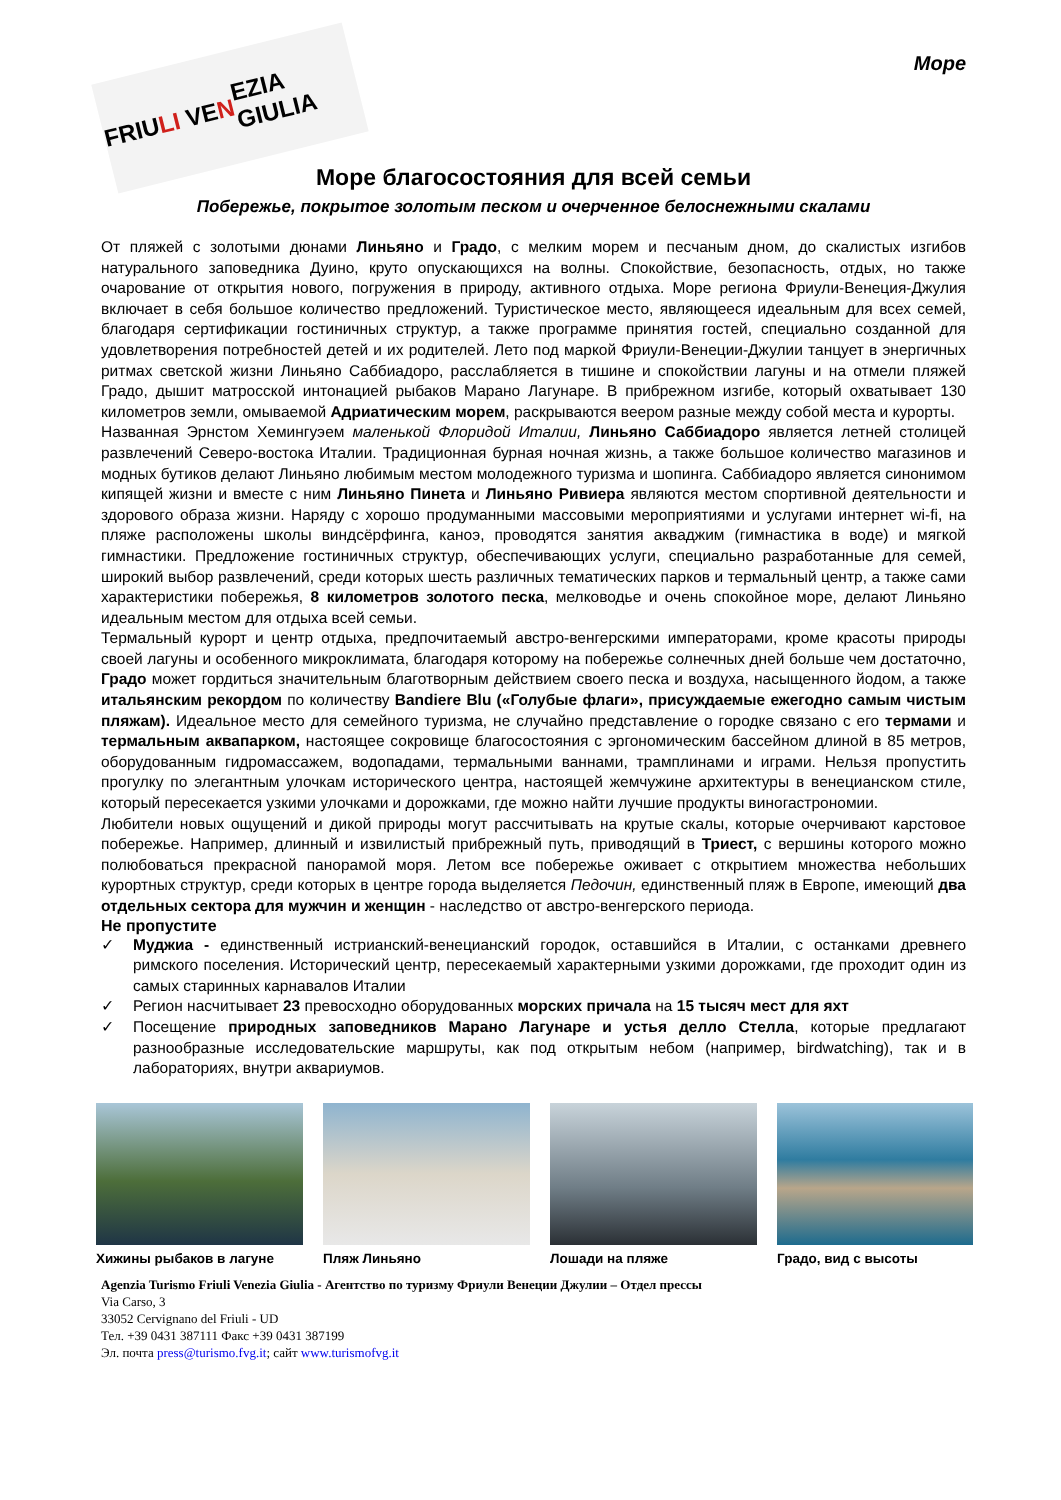FRIU LI VE N EZIA GIULIA
Море
Море благосостояния для всей семьи
Побережье, покрытое золотым песком и очерченное белоснежными скалами
От пляжей с золотыми дюнами Линьяно и Градо, с мелким морем и песчаным дном, до скалистых изгибов натурального заповедника Дуино, круто опускающихся на волны. Спокойствие, безопасность, отдых, но также очарование от открытия нового, погружения в природу, активного отдыха. Море региона Фриули-Венеция-Джулия включает в себя большое количество предложений. Туристическое место, являющееся идеальным для всех семей, благодаря сертификации гостиничных структур, а также программе принятия гостей, специально созданной для удовлетворения потребностей детей и их родителей. Лето под маркой Фриули-Венеции-Джулии танцует в энергичных ритмах светской жизни Линьяно Саббиадоро, расслабляется в тишине и спокойствии лагуны и на отмели пляжей Градо, дышит матросской интонацией рыбаков Марано Лагунаре. В прибрежном изгибе, который охватывает 130 километров земли, омываемой Адриатическим морем, раскрываются веером разные между собой места и курорты.
Названная Эрнстом Хемингуэем маленькой Флоридой Италии, Линьяно Саббиадоро является летней столицей развлечений Северо-востока Италии. Традиционная бурная ночная жизнь, а также большое количество магазинов и модных бутиков делают Линьяно любимым местом молодежного туризма и шопинга. Саббиадоро является синонимом кипящей жизни и вместе с ним Линьяно Пинета и Линьяно Ривиера являются местом спортивной деятельности и здорового образа жизни. Наряду с хорошо продуманными массовыми мероприятиями и услугами интернет wi-fi, на пляже расположены школы виндсёрфинга, каноэ, проводятся занятия акваджим (гимнастика в воде) и мягкой гимнастики. Предложение гостиничных структур, обеспечивающих услуги, специально разработанные для семей, широкий выбор развлечений, среди которых шесть различных тематических парков и термальный центр, а также сами характеристики побережья, 8 километров золотого песка, мелководье и очень спокойное море, делают Линьяно идеальным местом для отдыха всей семьи.
Термальный курорт и центр отдыха, предпочитаемый австро-венгерскими императорами, кроме красоты природы своей лагуны и особенного микроклимата, благодаря которому на побережье солнечных дней больше чем достаточно, Градо может гордиться значительным благотворным действием своего песка и воздуха, насыщенного йодом, а также итальянским рекордом по количеству Bandiere Blu («Голубые флаги», присуждаемые ежегодно самым чистым пляжам). Идеальное место для семейного туризма, не случайно представление о городке связано с его термами и термальным аквапарком, настоящее сокровище благосостояния с эргономическим бассейном длиной в 85 метров, оборудованным гидромассажем, водопадами, термальными ваннами, трамплинами и играми. Нельзя пропустить прогулку по элегантным улочкам исторического центра, настоящей жемчужине архитектуры в венецианском стиле, который пересекается узкими улочками и дорожками, где можно найти лучшие продукты виногастрономии.
Любители новых ощущений и дикой природы могут рассчитывать на крутые скалы, которые очерчивают карстовое побережье. Например, длинный и извилистый прибрежный путь, приводящий в Триест, с вершины которого можно полюбоваться прекрасной панорамой моря. Летом все побережье оживает с открытием множества небольших курортных структур, среди которых в центре города выделяется Педочин, единственный пляж в Европе, имеющий два отдельных сектора для мужчин и женщин - наследство от австро-венгерского периода.
Не пропустите
✓ Муджиа - единственный истрианский-венецианский городок, оставшийся в Италии, с останками древнего римского поселения. Исторический центр, пересекаемый характерными узкими дорожками, где проходит один из самых старинных карнавалов Италии
✓ Регион насчитывает 23 превосходно оборудованных морских причала на 15 тысяч мест для яхт
✓ Посещение природных заповедников Марано Лагунаре и устья делло Стелла, которые предлагают разнообразные исследовательские маршруты, как под открытым небом (например, birdwatching), так и в лабораториях, внутри аквариумов.
Хижины рыбаков в лагуне
Пляж Линьяно Лошади на пляже Градо, вид с высоты
Agenzia Turismo Friuli Venezia Giulia - Агентство по туризму Фриули Венеции Джулии – Отдел прессы
Via Carso, 3
33052 Cervignano del Friuli - UD
Тел. +39 0431 387111 Факс +39 0431 387199
Эл. почта press@turismo.fvg.it; сайт www.turismofvg.it